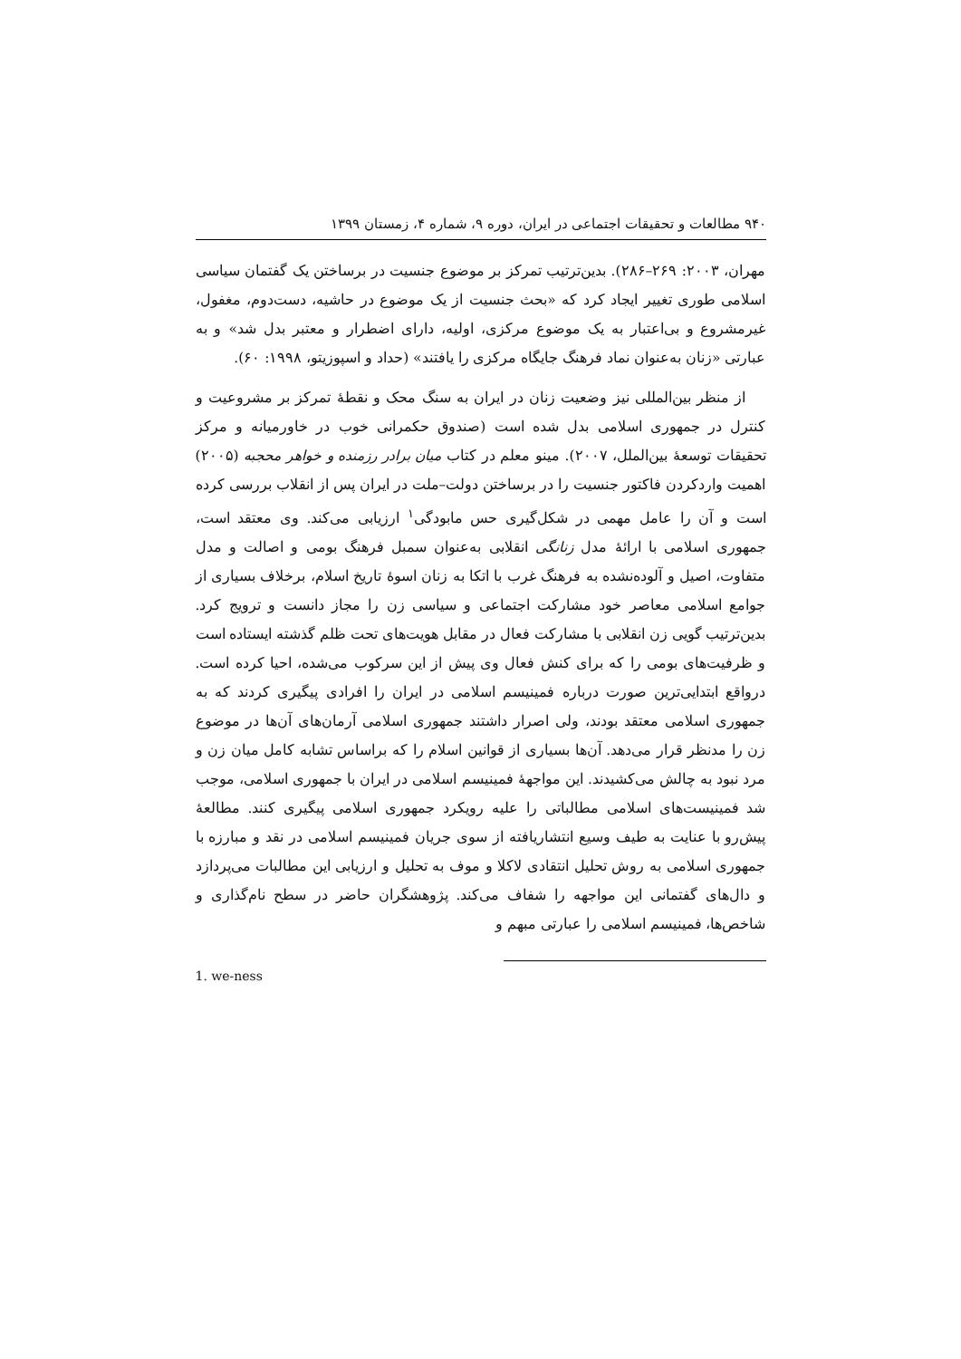۹۴۰ مطالعات و تحقیقات اجتماعی در ایران، دوره ۹، شماره ۴، زمستان ۱۳۹۹
مهران، ۲۰۰۳: ۲۶۹–۲۸۶). بدین‌ترتیب تمرکز بر موضوع جنسیت در برساختن یک گفتمان سیاسی اسلامی طوری تغییر ایجاد کرد که «بحث جنسیت از یک موضوع در حاشیه، دست‌دوم، مغفول، غیرمشروع و بی‌اعتبار به یک موضوع مرکزی، اولیه، دارای اضطرار و معتبر بدل شد» و به عبارتی «زنان به‌عنوان نماد فرهنگ جایگاه مرکزی را یافتند» (حداد و اسپوزیتو، ۱۹۹۸: ۶۰).
از منظر بین‌المللی نیز وضعیت زنان در ایران به سنگ محک و نقطهٔ تمرکز بر مشروعیت و کنترل در جمهوری اسلامی بدل شده است (صندوق حکمرانی خوب در خاورمیانه و مرکز تحقیقات توسعهٔ بین‌الملل، ۲۰۰۷). مینو معلم در کتاب میان برادر رزمنده و خواهر محجبه (۲۰۰۵) اهمیت واردکردن فاکتور جنسیت را در برساختن دولت–ملت در ایران پس از انقلاب بررسی کرده است و آن را عامل مهمی در شکل‌گیری حس مابودگی<sup>۱</sup> ارزیابی می‌کند. وی معتقد است، جمهوری اسلامی با ارائهٔ مدل زنانگی انقلابی به‌عنوان سمبل فرهنگ بومی و اصالت و مدل متفاوت، اصیل و آلوده‌نشده به فرهنگ غرب با اتکا به زنان اسوهٔ تاریخ اسلام، برخلاف بسیاری از جوامع اسلامی معاصر خود مشارکت اجتماعی و سیاسی زن را مجاز دانست و ترویج کرد. بدین‌ترتیب گویی زن انقلابی با مشارکت فعال در مقابل هویت‌های تحت ظلم گذشته ایستاده است و ظرفیت‌های بومی را که برای کنش فعال وی پیش از این سرکوب می‌شده، احیا کرده است. درواقع ابتدایی‌ترین صورت درباره فمینیسم اسلامی در ایران را افرادی پیگیری کردند که به جمهوری اسلامی معتقد بودند، ولی اصرار داشتند جمهوری اسلامی آرمان‌های آن‌ها در موضوع زن را مدنظر قرار می‌دهد. آن‌ها بسیاری از قوانین اسلام را که براساس تشابه کامل میان زن و مرد نبود به چالش می‌کشیدند. این مواجههٔ فمینیسم اسلامی در ایران با جمهوری اسلامی، موجب شد فمینیست‌های اسلامی مطالباتی را علیه رویکرد جمهوری اسلامی پیگیری کنند. مطالعهٔ پیش‌رو با عنایت به طیف وسیع انتشاریافته از سوی جریان فمینیسم اسلامی در نقد و مبارزه با جمهوری اسلامی به روش تحلیل انتقادی لاکلا و موف به تحلیل و ارزیابی این مطالبات می‌پردازد و دال‌های گفتمانی این مواجهه را شفاف می‌کند. پژوهشگران حاضر در سطح نام‌گذاری و شاخص‌ها، فمینیسم اسلامی را عبارتی مبهم و
1. we-ness